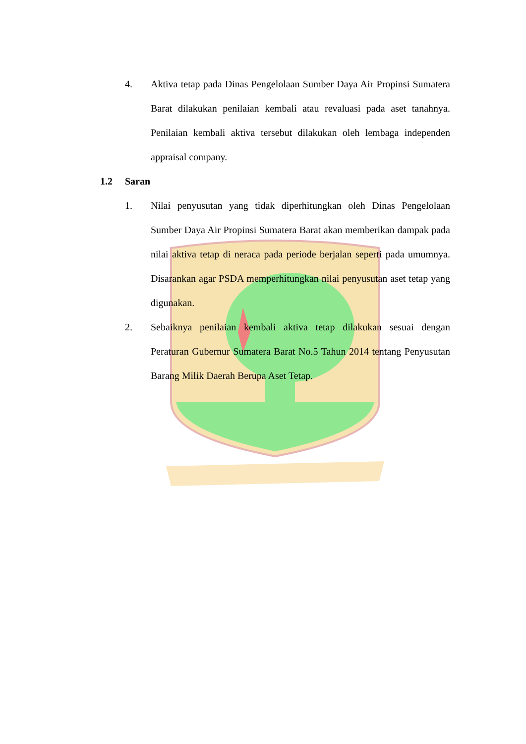4. Aktiva tetap pada Dinas Pengelolaan Sumber Daya Air Propinsi Sumatera Barat dilakukan penilaian kembali atau revaluasi pada aset tanahnya. Penilaian kembali aktiva tersebut dilakukan oleh lembaga independen appraisal company.
1.2 Saran
1. Nilai penyusutan yang tidak diperhitungkan oleh Dinas Pengelolaan Sumber Daya Air Propinsi Sumatera Barat akan memberikan dampak pada nilai aktiva tetap di neraca pada periode berjalan seperti pada umumnya. Disarankan agar PSDA memperhitungkan nilai penyusutan aset tetap yang digunakan.
2. Sebaiknya penilaian kembali aktiva tetap dilakukan sesuai dengan Peraturan Gubernur Sumatera Barat No.5 Tahun 2014 tentang Penyusutan Barang Milik Daerah Berupa Aset Tetap.